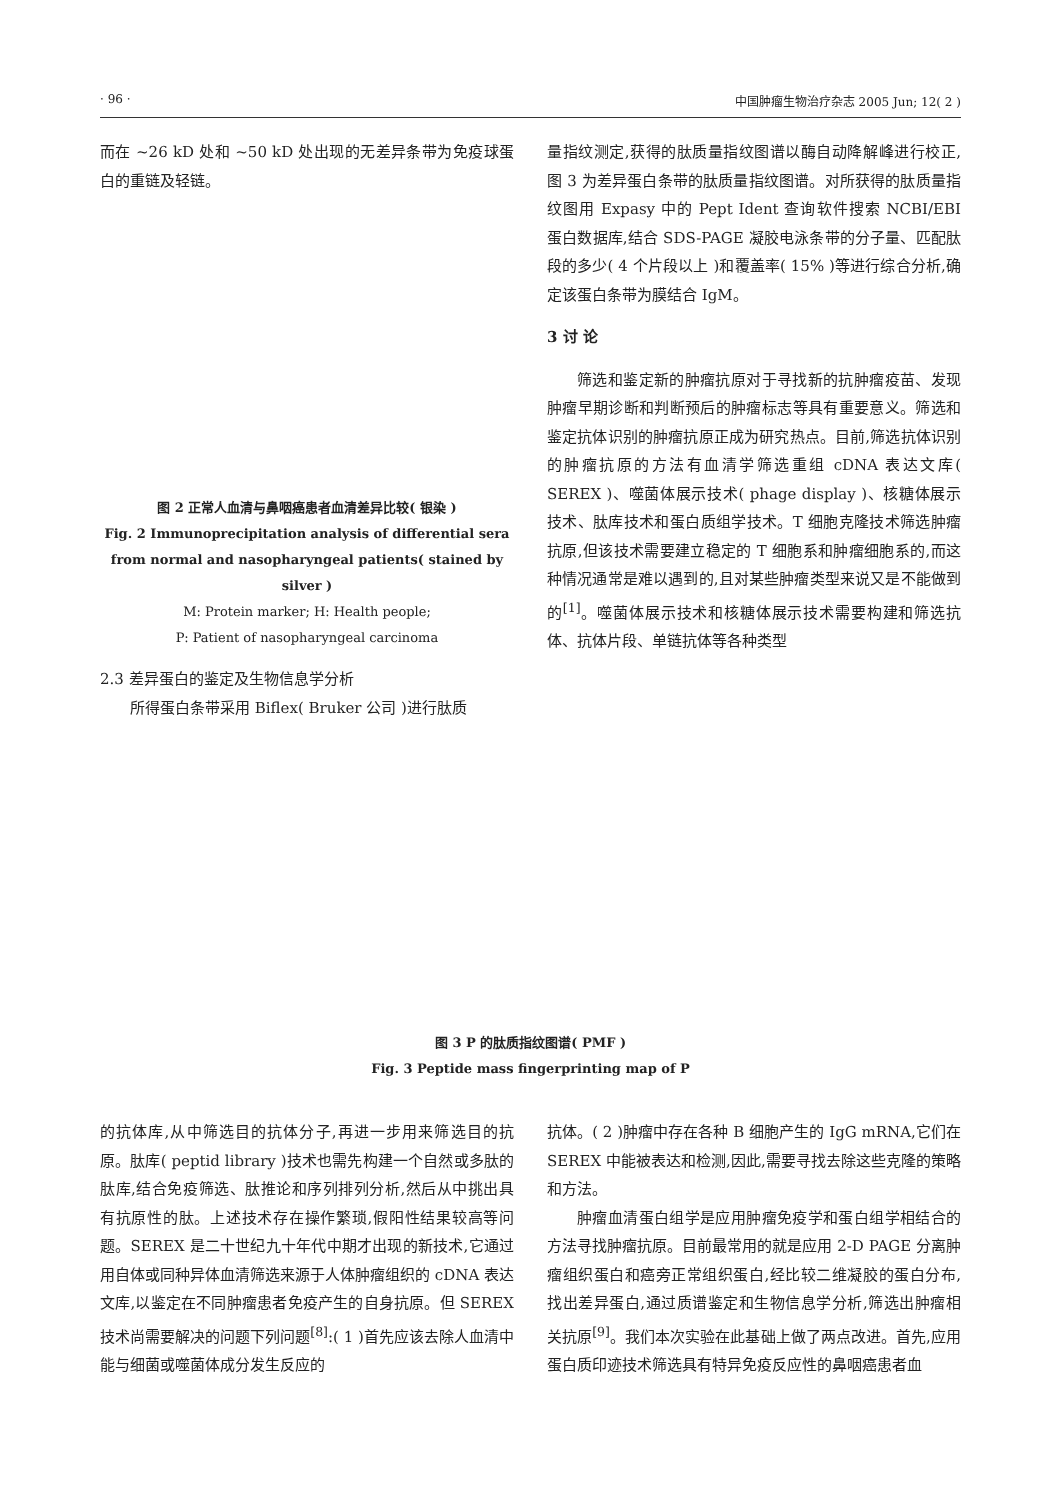· 96 · 中国肿瘤生物治疗杂志 2005 Jun; 12( 2 )
而在 ~26 kD 处和 ~50 kD 处出现的无差异条带为免疫球蛋白的重链及轻链。
图 2 正常人血清与鼻咽癌患者血清差异比较( 银染 )
Fig. 2 Immunoprecipitation analysis of differential sera from normal and nasopharyngeal patients( stained by silver )
M: Protein marker; H: Health people;
P: Patient of nasopharyngeal carcinoma
2.3 差异蛋白的鉴定及生物信息学分析
所得蛋白条带采用 Biflex( Bruker 公司 )进行肽质
量指纹测定,获得的肽质量指纹图谱以酶自动降解峰进行校正,图 3 为差异蛋白条带的肽质量指纹图谱。对所获得的肽质量指纹图用 Expasy 中的 Pept Ident 查询软件搜索 NCBI/EBI 蛋白数据库,结合 SDS-PAGE 凝胶电泳条带的分子量、匹配肽段的多少( 4 个片段以上 )和覆盖率( 15% )等进行综合分析,确定该蛋白条带为膜结合 IgM。
3 讨 论
筛选和鉴定新的肿瘤抗原对于寻找新的抗肿瘤疫苗、发现肿瘤早期诊断和判断预后的肿瘤标志等具有重要意义。筛选和鉴定抗体识别的肿瘤抗原正成为研究热点。目前,筛选抗体识别的肿瘤抗原的方法有血清学筛选重组 cDNA 表达文库( SEREX )、噬菌体展示技术( phage display )、核糖体展示技术、肽库技术和蛋白质组学技术。T 细胞克隆技术筛选肿瘤抗原,但该技术需要建立稳定的 T 细胞系和肿瘤细胞系的,而这种情况通常是难以遇到的,且对某些肿瘤类型来说又是不能做到的<sup>[1]</sup>。噬菌体展示技术和核糖体展示技术需要构建和筛选抗体、抗体片段、单链抗体等各种类型
图 3 P 的肽质指纹图谱( PMF )
Fig. 3 Peptide mass fingerprinting map of P
的抗体库,从中筛选目的抗体分子,再进一步用来筛选目的抗原。肽库( peptid library )技术也需先构建一个自然或多肽的肽库,结合免疫筛选、肽推论和序列排列分析,然后从中挑出具有抗原性的肽。上述技术存在操作繁琐,假阳性结果较高等问题。SEREX 是二十世纪九十年代中期才出现的新技术,它通过用自体或同种异体血清筛选来源于人体肿瘤组织的 cDNA 表达文库,以鉴定在不同肿瘤患者免疫产生的自身抗原。但 SEREX 技术尚需要解决的问题下列问题<sup>[8]</sup>:( 1 )首先应该去除人血清中能与细菌或噬菌体成分发生反应的
抗体。( 2 )肿瘤中存在各种 B 细胞产生的 IgG mRNA,它们在 SEREX 中能被表达和检测,因此,需要寻找去除这些克隆的策略和方法。
肿瘤血清蛋白组学是应用肿瘤免疫学和蛋白组学相结合的方法寻找肿瘤抗原。目前最常用的就是应用 2-D PAGE 分离肿瘤组织蛋白和癌旁正常组织蛋白,经比较二维凝胶的蛋白分布,找出差异蛋白,通过质谱鉴定和生物信息学分析,筛选出肿瘤相关抗原<sup>[9]</sup>。我们本次实验在此基础上做了两点改进。首先,应用蛋白质印迹技术筛选具有特异免疫反应性的鼻咽癌患者血